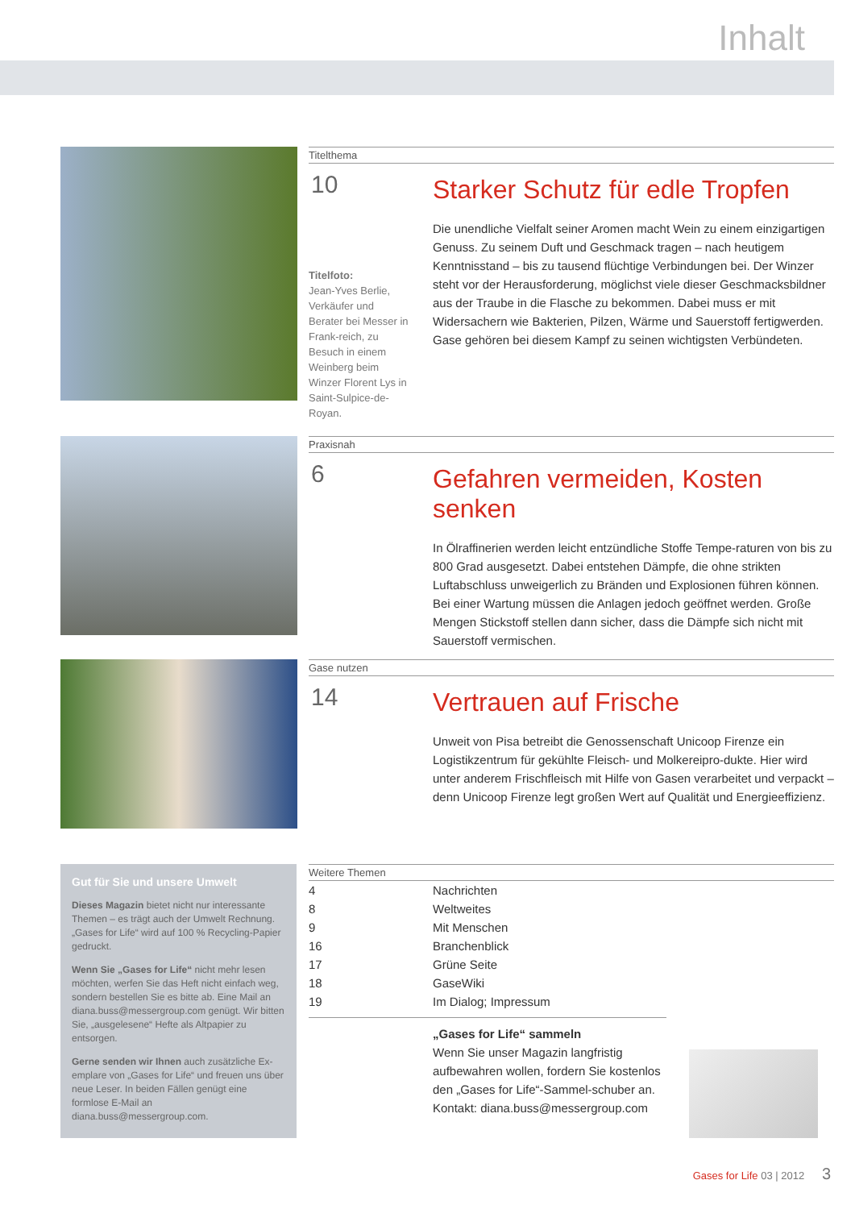Inhalt
Titelthema
10
Titelfoto:
Jean-Yves Berlie, Verkäufer und Berater bei Messer in Frank-reich, zu Besuch in einem Weinberg beim Winzer Florent Lys in Saint-Sulpice-de-Royan.
Starker Schutz für edle Tropfen
Die unendliche Vielfalt seiner Aromen macht Wein zu einem einzigartigen Genuss. Zu seinem Duft und Geschmack tragen – nach heutigem Kenntnisstand – bis zu tausend flüchtige Verbindungen bei. Der Winzer steht vor der Herausforderung, möglichst viele dieser Geschmacksbildner aus der Traube in die Flasche zu bekommen. Dabei muss er mit Widersachern wie Bakterien, Pilzen, Wärme und Sauerstoff fertigwerden. Gase gehören bei diesem Kampf zu seinen wichtigsten Verbündeten.
Praxisnah
6
Gefahren vermeiden, Kosten senken
In Ölraffinerien werden leicht entzündliche Stoffe Tempe-raturen von bis zu 800 Grad ausgesetzt. Dabei entstehen Dämpfe, die ohne strikten Luftabschluss unweigerlich zu Bränden und Explosionen führen können. Bei einer Wartung müssen die Anlagen jedoch geöffnet werden. Große Mengen Stickstoff stellen dann sicher, dass die Dämpfe sich nicht mit Sauerstoff vermischen.
Gase nutzen
14
Vertrauen auf Frische
Unweit von Pisa betreibt die Genossenschaft Unicoop Firenze ein Logistikzentrum für gekühlte Fleisch- und Molkereipro-dukte. Hier wird unter anderem Frischfleisch mit Hilfe von Gasen verarbeitet und verpackt – denn Unicoop Firenze legt großen Wert auf Qualität und Energieeffizienz.
Gut für Sie und unsere Umwelt
Dieses Magazin bietet nicht nur interessante Themen – es trägt auch der Umwelt Rechnung. „Gases for Life“ wird auf 100 % Recycling-Papier gedruckt.
Wenn Sie „Gases for Life“ nicht mehr lesen möchten, werfen Sie das Heft nicht einfach weg, sondern bestellen Sie es bitte ab. Eine Mail an diana.buss@messergroup.com genügt. Wir bitten Sie, „ausgelesene“ Hefte als Altpapier zu entsorgen.
Gerne senden wir Ihnen auch zusätzliche Ex-emplare von „Gases for Life“ und freuen uns über neue Leser. In beiden Fällen genügt eine formlose E-Mail an diana.buss@messergroup.com.
Weitere Themen
| 4 | Nachrichten |
| 8 | Weltweites |
| 9 | Mit Menschen |
| 16 | Branchenblick |
| 17 | Grüne Seite |
| 18 | GaseWiki |
| 19 | Im Dialog; Impressum |
„Gases for Life“ sammeln
Wenn Sie unser Magazin langfristig aufbewahren wollen, fordern Sie kostenlos den „Gases for Life“-Sammel-schuber an.
Kontakt: diana.buss@messergroup.com
Gases for Life 03 | 2012 3